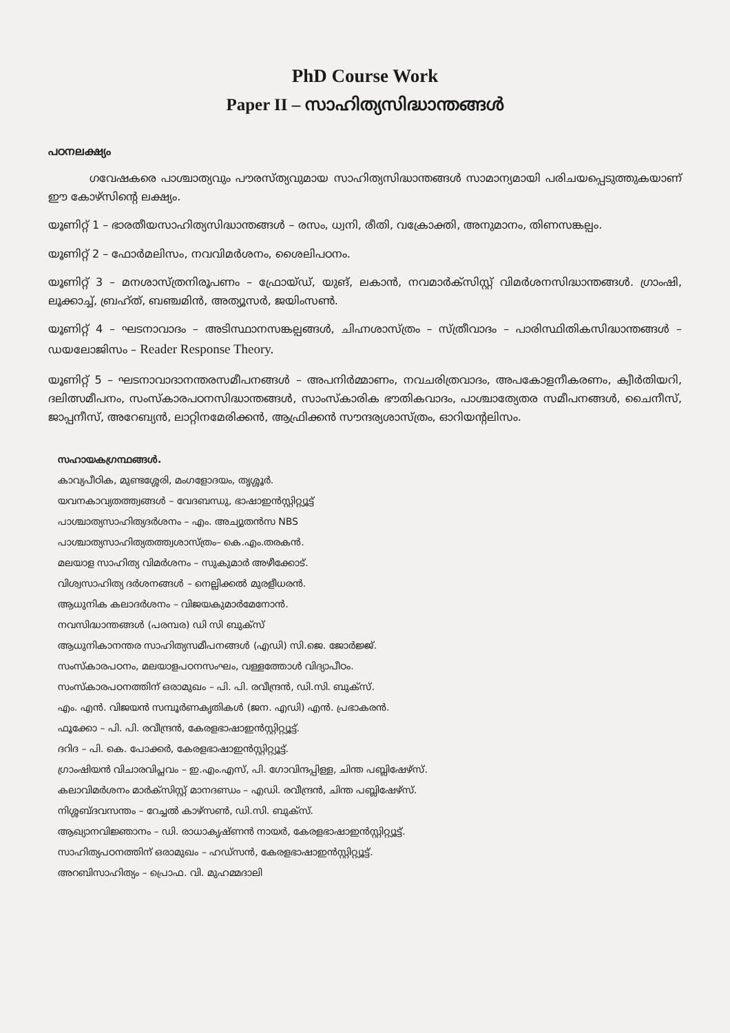PhD Course Work
Paper II – സാഹിത്യസിദ്ധാന്തങ്ങൾ
പഠനലക്ഷ്യം
ഗവേഷകരെ പാശ്ചാത്യവും പൗരസ്ത്യവുമായ സാഹിത്യസിദ്ധാന്തങ്ങൾ സാമാന്യമായി പരിചയപ്പെടുത്തുകയാണ് ഈ കോഴ്സിന്റെ ലക്ഷ്യം.
യൂണിറ്റ് 1 – ഭാരതീയസാഹിത്യസിദ്ധാന്തങ്ങൾ – രസം, ധ്വനി, രീതി, വക്രോക്തി, അനുമാനം, തിണസങ്കല്പം.
യൂണിറ്റ് 2 – ഫോർമലിസം, നവവിമർശനം, ശൈലിപഠനം.
യൂണിറ്റ് 3 – മനശാസ്ത്രനിരൂപണം – ഫ്രോയ്ഡ്, യുങ്, ലകാൻ, നവമാർക്സിസ്റ്റ് വിമർശനസിദ്ധാന്തങ്ങൾ. ഗ്രാംഷി, ലൂക്കാച്ച്, ബ്രഹ്ത്, ബഞ്ചമിൻ, അത്യൂസർ, ജയിംസൺ.
യൂണിറ്റ് 4 – ഘടനാവാദം – അടിസ്ഥാനസങ്കല്പങ്ങൾ, ചിഹ്നശാസ്ത്രം – സ്ത്രീവാദം – പാരിസ്ഥിതികസിദ്ധാന്തങ്ങൾ – ഡയലോജിസം – Reader Response Theory.
യൂണിറ്റ് 5 – ഘടനാവാദാനന്തരസമീപനങ്ങൾ – അപനിർമ്മാണം, നവചരിത്രവാദം, അപകോളനീകരണം, ക്വീർതിയറി, ദലിത്സമീപനം, സംസ്കാരപഠനസിദ്ധാന്തങ്ങൾ, സാംസ്കാരിക ഭൗതികവാദം, പാശ്ചാത്യേതര സമീപനങ്ങൾ, ചൈനീസ്, ജാപ്പനീസ്, അറേബ്യൻ, ലാറ്റിനമേരിക്കൻ, ആഫ്രിക്കൻ സൗന്ദര്യശാസ്ത്രം, ഓറിയന്റലിസം.
സഹായകഗ്രന്ഥങ്ങൾ.
കാവ്യപീഠിക, മുണ്ടശ്ശേരി, മംഗളോദയം, തൃശ്ശൂർ.
യവനകാവ്യതത്ത്വങ്ങൾ – വേദബന്ധു, ഭാഷാഇൻസ്റ്റിറ്റ്യൂട്ട്
പാശ്ചാത്യസാഹിത്യദർശനം – എം. അച്യുതൻസ NBS
പാശ്ചാത്യസാഹിത്യതത്ത്വശാസ്ത്രം– കെ.എം.തരകൻ.
മലയാള സാഹിത്യ വിമർശനം – സുകുമാർ അഴീക്കോട്.
വിശ്വസാഹിത്യ ദർശനങ്ങൾ – നെല്ലിക്കൽ മുരളീധരൻ.
ആധുനിക കലാദർശനം – വിജയകുമാർമേനോൻ.
നവസിദ്ധാന്തങ്ങൾ (പരമ്പര) ഡി സി ബുക്സ്
ആധുനികാനന്തര സാഹിത്യസമീപനങ്ങൾ (എഡി) സി.ജെ. ജോർജ്ജ്.
സംസ്കാരപഠനം, മലയാളപഠനസംഘം, വള്ളത്തോൾ വിദ്യാപീഠം.
സംസ്കാരപഠനത്തിന് ഒരാമുഖം – പി. പി. രവീന്ദ്രൻ, ഡി.സി. ബുക്സ്.
എം. എൻ. വിജയൻ സമ്പൂർണകൃതികൾ (ജന. എഡി) എൻ. പ്രഭാകരൻ.
ഫൂക്കോ – പി. പി. രവീന്ദ്രൻ, കേരളഭാഷാഇൻസ്റ്റിറ്റ്യൂട്ട്.
ദറിദ – പി. കെ. പോക്കർ, കേരളഭാഷാഇൻസ്റ്റിറ്റ്യൂട്ട്.
ഗ്രാംഷിയൻ വിചാരവിപ്ലവം – ഇ.എം.എസ്, പി. ഗോവിന്ദപ്പിള്ള, ചിന്ത പബ്ലിഷേഴ്സ്.
കലാവിമർശനം മാർക്സിസ്റ്റ് മാനദണ്ഡം – എഡി. രവീന്ദ്രൻ, ചിന്ത പബ്ലിഷേഴ്സ്.
നിശ്ശബ്ദവസന്തം – റേച്ചൽ കാഴ്സൺ, ഡി.സി. ബുക്സ്.
ആഖ്യാനവിജ്ഞാനം – ഡി. രാധാകൃഷ്ണൻ നായർ, കേരളഭാഷാഇൻസ്റ്റിറ്റ്യൂട്ട്.
സാഹിത്യപഠനത്തിന് ഒരാമുഖം – ഹഡ്സൻ, കേരളഭാഷാഇൻസ്റ്റിറ്റ്യൂട്ട്.
അറബിസാഹിത്യം – പ്രൊഫ. വി. മുഹമ്മദാലി